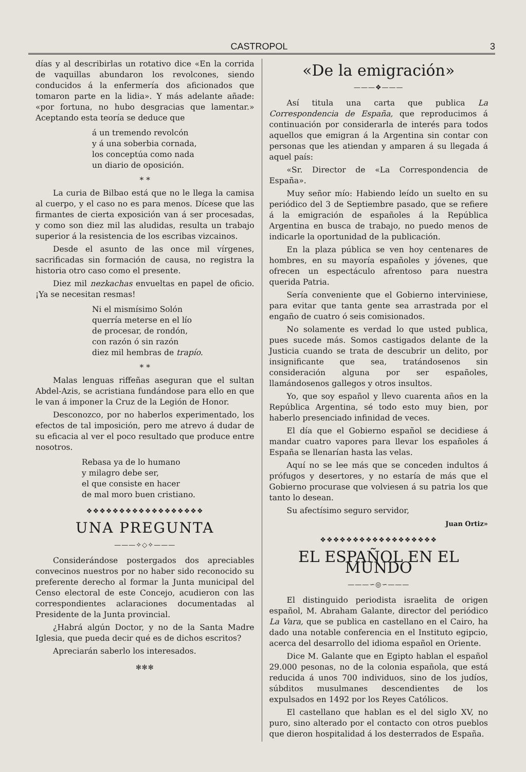CASTROPOL 3
días y al describirlas un rotativo dice «En la corrida de vaquillas abundaron los revolcones, siendo conducidos á la enfermería dos aficionados que tomaron parte en la lidia». Y más adelante añade: «por fortuna, no hubo desgracias que lamentar.» Aceptando esta teoría se deduce que
á un tremendo revolcón
y á una soberbia cornada,
los conceptúa como nada
un diario de oposición.
* *
La curia de Bilbao está que no le llega la camisa al cuerpo, y el caso no es para menos. Dícese que las firmantes de cierta exposición van á ser procesadas, y como son diez mil las aludidas, resulta un trabajo superior á la resistencia de los escribas vizcainos.
Desde el asunto de las once mil vírgenes, sacrificadas sin formación de causa, no registra la historia otro caso como el presente.
Diez mil nezkachas envueltas en papel de oficio. ¡Ya se necesitan resmas!
Ni el mismísimo Solón
querría meterse en el lío
de procesar, de rondón,
con razón ó sin razón
diez mil hembras de trapío.
* *
Malas lenguas riffeñas aseguran que el sultan Abdel-Azis, se acristiana fundándose para ello en que le van á imponer la Cruz de la Legión de Honor.
Desconozco, por no haberlos experimentado, los efectos de tal imposición, pero me atrevo á dudar de su eficacia al ver el poco resultado que produce entre nosotros.
Rebasa ya de lo humano
y milagro debe ser,
el que consiste en hacer
de mal moro buen cristiano.
❖❖❖❖❖❖❖❖❖❖❖❖❖❖❖❖❖❖
UNA PREGUNTA
———✧◇✧———
Considerándose postergados dos apreciables convecinos nuestros por no haber sido reconocido su preferente derecho al formar la Junta municipal del Censo electoral de este Concejo, acudieron con las correspondientes aclaraciones documentadas al Presidente de la Junta provincial.
¿Habrá algún Doctor, y no de la Santa Madre Iglesia, que pueda decir qué es de dichos escritos?
Apreciarán saberlo los interesados.
✻✻✻
«De la emigración»
———❖———
Así titula una carta que publica La Correspondencia de España, que reproducimos á continuación por considerarla de interés para todos aquellos que emigran á la Argentina sin contar con personas que les atiendan y amparen á su llegada á aquel país:
«Sr. Director de «La Correspondencia de España».
Muy señor mío: Habiendo leído un suelto en su periódico del 3 de Septiembre pasado, que se refiere á la emigración de españoles á la República Argentina en busca de trabajo, no puedo menos de indicarle la oportunidad de la publicación.
En la plaza pública se ven hoy centenares de hombres, en su mayoría españoles y jóvenes, que ofrecen un espectáculo afrentoso para nuestra querida Patria.
Sería conveniente que el Gobierno interviniese, para evitar que tanta gente sea arrastrada por el engaño de cuatro ó seis comisionados.
No solamente es verdad lo que usted publica, pues sucede más. Somos castigados delante de la Justicia cuando se trata de descubrir un delito, por insignificante que sea, tratándosenos sin consideración alguna por ser españoles, llamándosenos gallegos y otros insultos.
Yo, que soy español y llevo cuarenta años en la República Argentina, sé todo esto muy bien, por haberlo presenciado infinidad de veces.
El día que el Gobierno español se decidiese á mandar cuatro vapores para llevar los españoles á España se llenarían hasta las velas.
Aquí no se lee más que se conceden indultos á prófugos y desertores, y no estaría de más que el Gobierno procurase que volviesen á su patria los que tanto lo desean.
Su afectísimo seguro servidor,
Juan Ortiz»
❖❖❖❖❖❖❖❖❖❖❖❖❖❖❖❖❖❖
EL ESPAÑOL EN EL MUNDO
———∽◎∽———
El distinguido periodista israelita de origen español, M. Abraham Galante, director del periódico La Vara, que se publica en castellano en el Cairo, ha dado una notable conferencia en el Instituto egipcio, acerca del desarrollo del idioma español en Oriente.
Dice M. Galante que en Egipto hablan el español 29.000 pesonas, no de la colonia española, que está reducida á unos 700 individuos, sino de los judíos, súbditos musulmanes descendientes de los expulsados en 1492 por los Reyes Católicos.
El castellano que hablan es el del siglo XV, no puro, sino alterado por el contacto con otros pueblos que dieron hospitalidad á los desterrados de España.